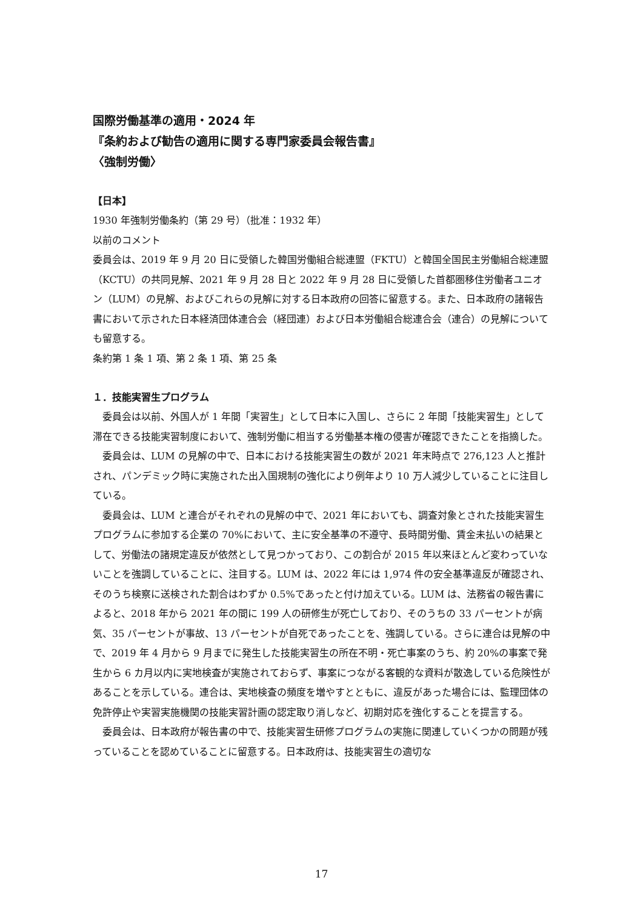国際労働基準の適用・2024 年
『条約および勧告の適用に関する専門家委員会報告書』
〈強制労働〉
【日本】
1930 年強制労働条約（第 29 号）（批准：1932 年）
以前のコメント
委員会は、2019 年 9 月 20 日に受領した韓国労働組合総連盟（FKTU）と韓国全国民主労働組合総連盟（KCTU）の共同見解、2021 年 9 月 28 日と 2022 年 9 月 28 日に受領した首都圏移住労働者ユニオン（LUM）の見解、およびこれらの見解に対する日本政府の回答に留意する。また、日本政府の諸報告書において示された日本経済団体連合会（経団連）および日本労働組合総連合会（連合）の見解についても留意する。
条約第 1 条 1 項、第 2 条 1 項、第 25 条
１．技能実習生プログラム
委員会は以前、外国人が 1 年間「実習生」として日本に入国し、さらに 2 年間「技能実習生」として滞在できる技能実習制度において、強制労働に相当する労働基本権の侵害が確認できたことを指摘した。
委員会は、LUM の見解の中で、日本における技能実習生の数が 2021 年末時点で 276,123 人と推計され、パンデミック時に実施された出入国規制の強化により例年より 10 万人減少していることに注目している。
委員会は、LUM と連合がそれぞれの見解の中で、2021 年においても、調査対象とされた技能実習生プログラムに参加する企業の 70%において、主に安全基準の不遵守、長時間労働、賃金未払いの結果として、労働法の諸規定違反が依然として見つかっており、この割合が 2015 年以来ほとんど変わっていないことを強調していることに、注目する。LUM は、2022 年には 1,974 件の安全基準違反が確認され、そのうち検察に送検された割合はわずか 0.5%であったと付け加えている。LUM は、法務省の報告書によると、2018 年から 2021 年の間に 199 人の研修生が死亡しており、そのうちの 33 パーセントが病気、35 パーセントが事故、13 パーセントが自死であったことを、強調している。さらに連合は見解の中で、2019 年 4 月から 9 月までに発生した技能実習生の所在不明・死亡事案のうち、約 20%の事案で発生から 6 カ月以内に実地検査が実施されておらず、事案につながる客観的な資料が散逸している危険性があることを示している。連合は、実地検査の頻度を増やすとともに、違反があった場合には、監理団体の免許停止や実習実施機関の技能実習計画の認定取り消しなど、初期対応を強化することを提言する。
委員会は、日本政府が報告書の中で、技能実習生研修プログラムの実施に関連していくつかの問題が残っていることを認めていることに留意する。日本政府は、技能実習生の適切な
17